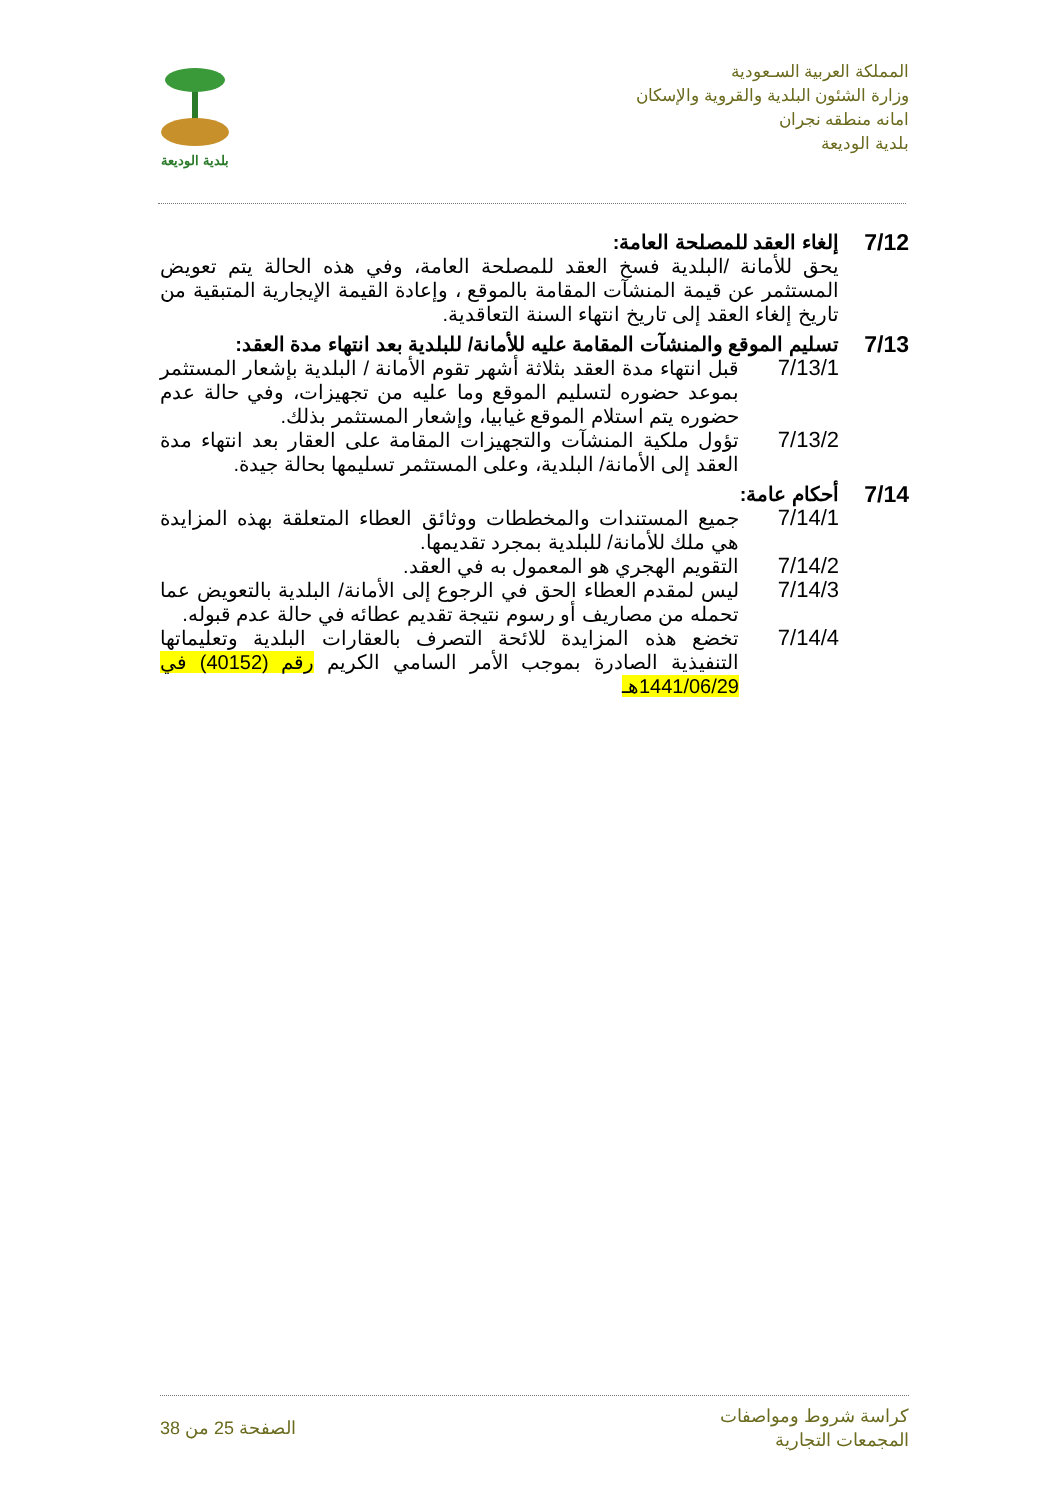المملكة العربية السـعودية
وزارة الشئون البلدية والقروية والإسكان
امانه منطقه نجران
بلدية الوديعة
بلدية الوديعة
7/12
إلغاء العقد للمصلحة العامة:
يحق للأمانة /البلدية فسخ العقد للمصلحة العامة، وفي هذه الحالة يتم تعويض المستثمر عن قيمة المنشآت المقامة بالموقع ، وإعادة القيمة الإيجارية المتبقية من تاريخ إلغاء العقد إلى تاريخ انتهاء السنة التعاقدية.
7/13
تسليم الموقع والمنشآت المقامة عليه للأمانة/ للبلدية بعد انتهاء مدة العقد:
7/13/1 قبل انتهاء مدة العقد بثلاثة أشهر تقوم الأمانة / البلدية بإشعار المستثمر بموعد حضوره لتسليم الموقع وما عليه من تجهيزات، وفي حالة عدم حضوره يتم استلام الموقع غيابيا، وإشعار المستثمر بذلك.
7/13/2 تؤول ملكية المنشآت والتجهيزات المقامة على العقار بعد انتهاء مدة العقد إلى الأمانة/ البلدية، وعلى المستثمر تسليمها بحالة جيدة.
7/14
أحكام عامة:
7/14/1 جميع المستندات والمخططات ووثائق العطاء المتعلقة بهذه المزايدة هي ملك للأمانة/ للبلدية بمجرد تقديمها.
7/14/2 التقويم الهجري هو المعمول به في العقد.
7/14/3 ليس لمقدم العطاء الحق في الرجوع إلى الأمانة/ البلدية بالتعويض عما تحمله من مصاريف أو رسوم نتيجة تقديم عطائه في حالة عدم قبوله.
7/14/4 تخضع هذه المزايدة للائحة التصرف بالعقارات البلدية وتعليماتها التنفيذية الصادرة بموجب الأمر السامي الكريم رقم (40152) في 1441/06/29هـ
كراسة شروط ومواصفات
المجمعات التجارية
الصفحة 25 من 38